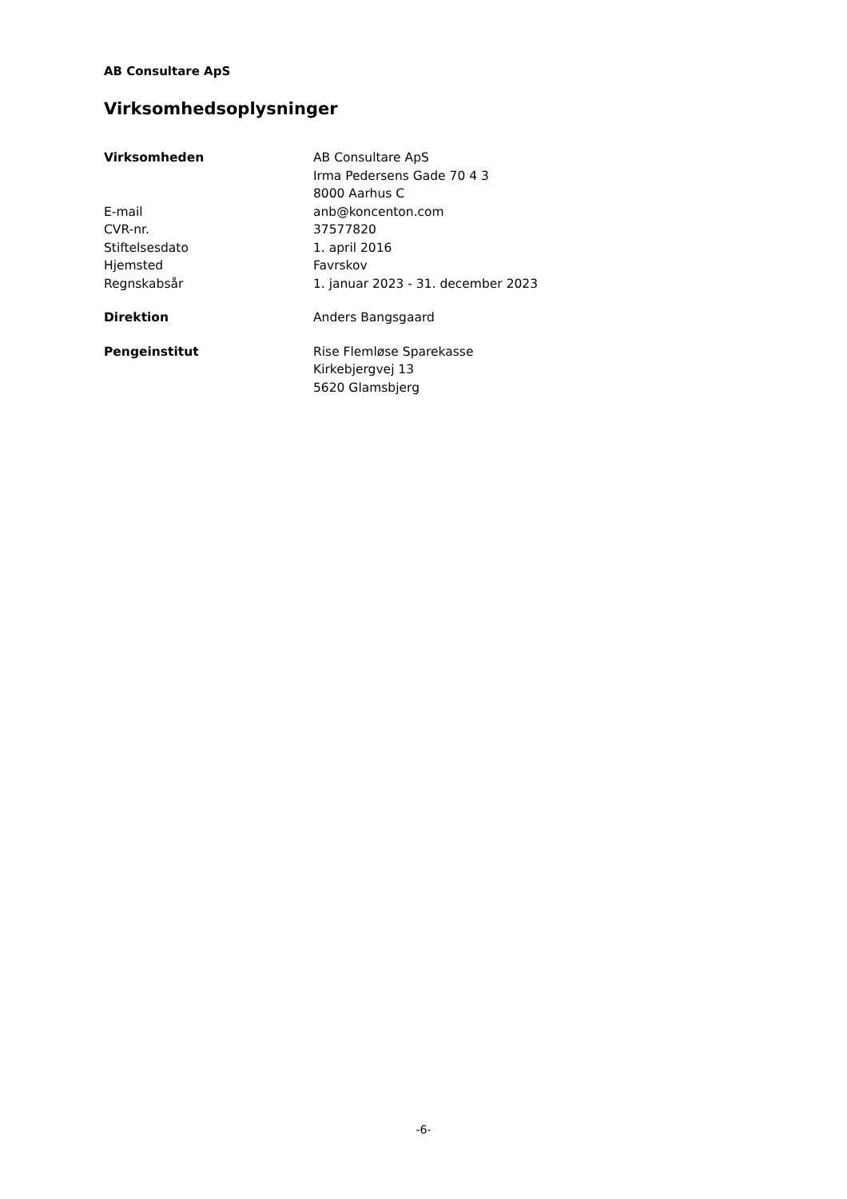AB Consultare ApS
Virksomhedsoplysninger
Virksomheden AB Consultare ApS
Irma Pedersens Gade 70 4 3
8000 Aarhus C
E-mail anb@koncenton.com
CVR-nr. 37577820
Stiftelsesdato 1. april 2016
Hjemsted Favrskov
Regnskabsår 1. januar 2023 - 31. december 2023
Direktion Anders Bangsgaard
Pengeinstitut Rise Flemløse Sparekasse
Kirkebjergvej 13
5620 Glamsbjerg
-6-